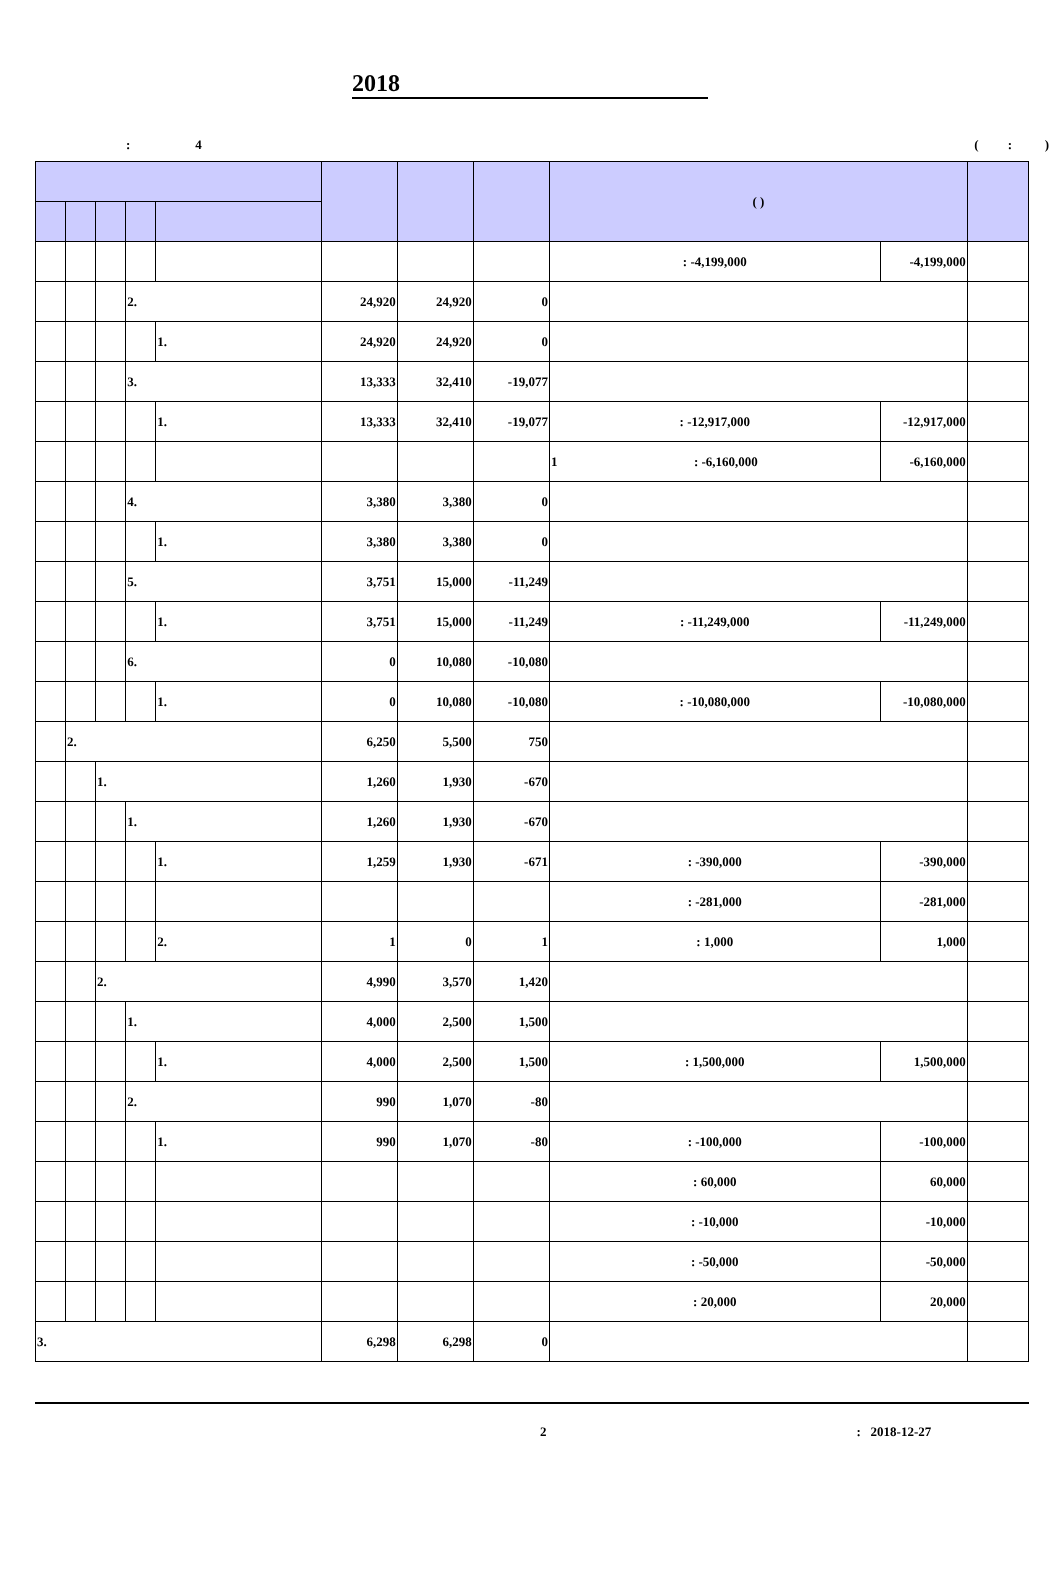2018
: 4 ( : )
| | | | | | | | | ( ) | | |
| --- | --- | --- | --- | --- | --- | --- | --- | --- | --- | --- |
| | | | | | | | | : -4,199,000 | -4,199,000 | |
| | | | 2. | | 24,920 | 24,920 | 0 | | | |
| | | | | 1. | 24,920 | 24,920 | 0 | | | |
| | | | 3. | | 13,333 | 32,410 | -19,077 | | | |
| | | | | 1. | 13,333 | 32,410 | -19,077 | : -12,917,000 | -12,917,000 | |
| | | | | | | | | 1 : -6,160,000 | -6,160,000 | |
| | | | 4. | | 3,380 | 3,380 | 0 | | | |
| | | | | 1. | 3,380 | 3,380 | 0 | | | |
| | | | 5. | | 3,751 | 15,000 | -11,249 | | | |
| | | | | 1. | 3,751 | 15,000 | -11,249 | : -11,249,000 | -11,249,000 | |
| | | | 6. | | 0 | 10,080 | -10,080 | | | |
| | | | | 1. | 0 | 10,080 | -10,080 | : -10,080,000 | -10,080,000 | |
| | 2. | | | | 6,250 | 5,500 | 750 | | | |
| | | 1. | | | 1,260 | 1,930 | -670 | | | |
| | | | 1. | | 1,260 | 1,930 | -670 | | | |
| | | | | 1. | 1,259 | 1,930 | -671 | : -390,000 | -390,000 | |
| | | | | | | | | : -281,000 | -281,000 | |
| | | | | 2. | 1 | 0 | 1 | : 1,000 | 1,000 | |
| | | 2. | | | 4,990 | 3,570 | 1,420 | | | |
| | | | 1. | | 4,000 | 2,500 | 1,500 | | | |
| | | | | 1. | 4,000 | 2,500 | 1,500 | : 1,500,000 | 1,500,000 | |
| | | | 2. | | 990 | 1,070 | -80 | | | |
| | | | | 1. | 990 | 1,070 | -80 | : -100,000 | -100,000 | |
| | | | | | | | | : 60,000 | 60,000 | |
| | | | | | | | | : -10,000 | -10,000 | |
| | | | | | | | | : -50,000 | -50,000 | |
| | | | | | | | | : 20,000 | 20,000 | |
| 3. | | | | | 6,298 | 6,298 | 0 | | | |
2: 2018-12-27